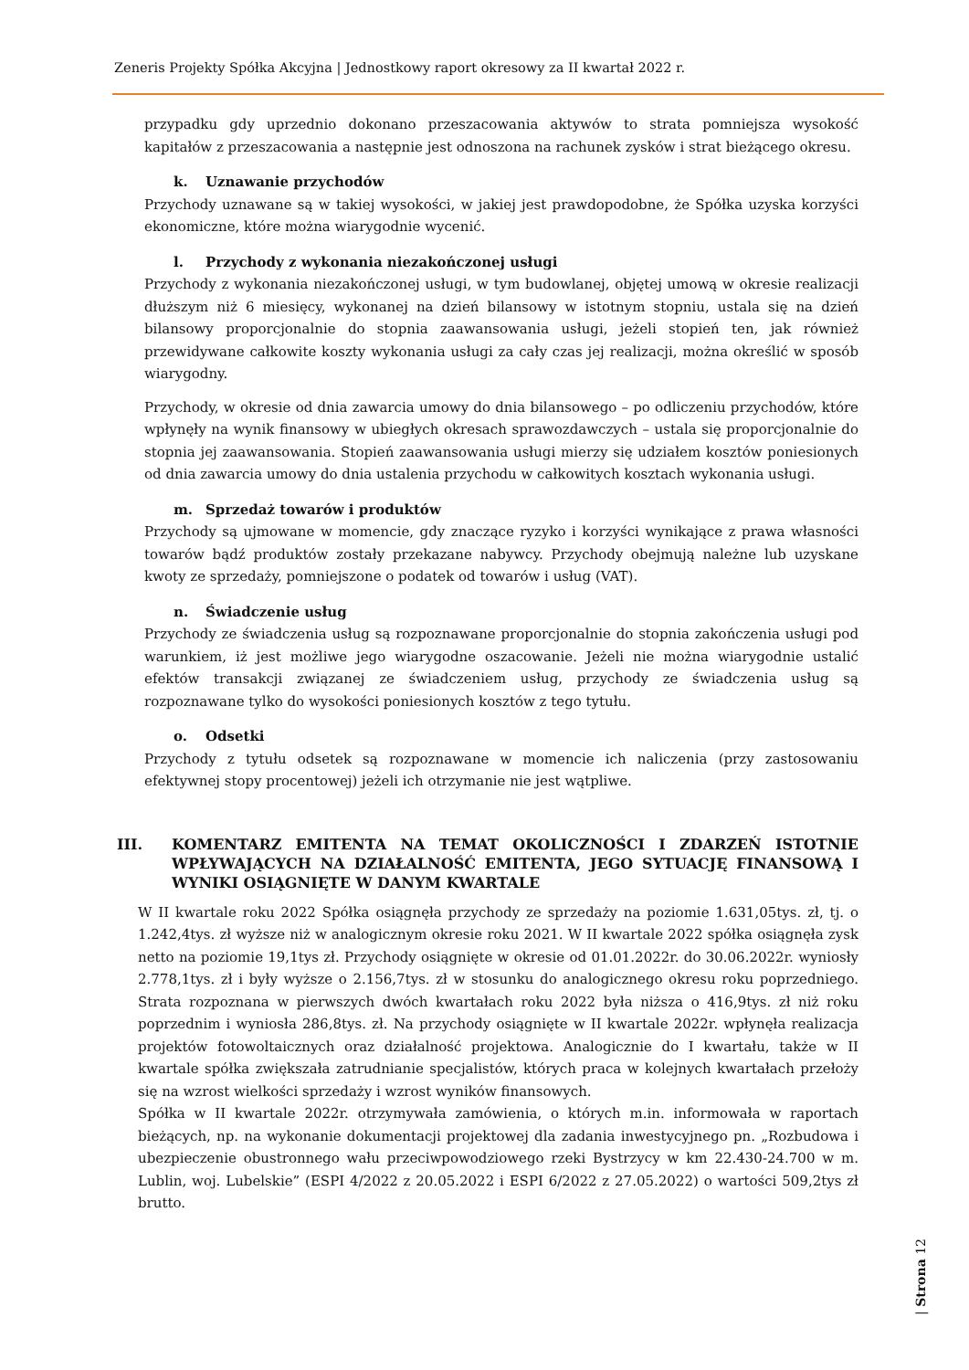Zeneris Projekty Spółka Akcyjna | Jednostkowy raport okresowy za II kwartał 2022 r.
przypadku gdy uprzednio dokonano przeszacowania aktywów to strata pomniejsza wysokość kapitałów z przeszacowania a następnie jest odnoszona na rachunek zysków i strat bieżącego okresu.
k. Uznawanie przychodów
Przychody uznawane są w takiej wysokości, w jakiej jest prawdopodobne, że Spółka uzyska korzyści ekonomiczne, które można wiarygodnie wycenić.
l. Przychody z wykonania niezakończonej usługi
Przychody z wykonania niezakończonej usługi, w tym budowlanej, objętej umową w okresie realizacji dłuższym niż 6 miesięcy, wykonanej na dzień bilansowy w istotnym stopniu, ustala się na dzień bilansowy proporcjonalnie do stopnia zaawansowania usługi, jeżeli stopień ten, jak również przewidywane całkowite koszty wykonania usługi za cały czas jej realizacji, można określić w sposób wiarygodny.
Przychody, w okresie od dnia zawarcia umowy do dnia bilansowego – po odliczeniu przychodów, które wpłynęły na wynik finansowy w ubiegłych okresach sprawozdawczych – ustala się proporcjonalnie do stopnia jej zaawansowania. Stopień zaawansowania usługi mierzy się udziałem kosztów poniesionych od dnia zawarcia umowy do dnia ustalenia przychodu w całkowitych kosztach wykonania usługi.
m. Sprzedaż towarów i produktów
Przychody są ujmowane w momencie, gdy znaczące ryzyko i korzyści wynikające z prawa własności towarów bądź produktów zostały przekazane nabywcy. Przychody obejmują należne lub uzyskane kwoty ze sprzedaży, pomniejszone o podatek od towarów i usług (VAT).
n. Świadczenie usług
Przychody ze świadczenia usług są rozpoznawane proporcjonalnie do stopnia zakończenia usługi pod warunkiem, iż jest możliwe jego wiarygodne oszacowanie. Jeżeli nie można wiarygodnie ustalić efektów transakcji związanej ze świadczeniem usług, przychody ze świadczenia usług są rozpoznawane tylko do wysokości poniesionych kosztów z tego tytułu.
o. Odsetki
Przychody z tytułu odsetek są rozpoznawane w momencie ich naliczenia (przy zastosowaniu efektywnej stopy procentowej) jeżeli ich otrzymanie nie jest wątpliwe.
III. KOMENTARZ EMITENTA NA TEMAT OKOLICZNOŚCI I ZDARZEŃ ISTOTNIE WPŁYWAJĄCYCH NA DZIAŁALNOŚĆ EMITENTA, JEGO SYTUACJĘ FINANSOWĄ I WYNIKI OSIĄGNIĘTE W DANYM KWARTALE
W II kwartale roku 2022 Spółka osiągnęła przychody ze sprzedaży na poziomie 1.631,05tys. zł, tj. o 1.242,4tys. zł wyższe niż w analogicznym okresie roku 2021. W II kwartale 2022 spółka osiągnęła zysk netto na poziomie 19,1tys zł. Przychody osiągnięte w okresie od 01.01.2022r. do 30.06.2022r. wyniosły 2.778,1tys. zł i były wyższe o 2.156,7tys. zł w stosunku do analogicznego okresu roku poprzedniego. Strata rozpoznana w pierwszych dwóch kwartałach roku 2022 była niższa o 416,9tys. zł niż roku poprzednim i wyniosła 286,8tys. zł. Na przychody osiągnięte w II kwartale 2022r. wpłynęła realizacja projektów fotowoltaicznych oraz działalność projektowa. Analogicznie do I kwartału, także w II kwartale spółka zwiększała zatrudnianie specjalistów, których praca w kolejnych kwartałach przełoży się na wzrost wielkości sprzedaży i wzrost wyników finansowych.
Spółka w II kwartale 2022r. otrzymywała zamówienia, o których m.in. informowała w raportach bieżących, np. na wykonanie dokumentacji projektowej dla zadania inwestycyjnego pn. „Rozbudowa i ubezpieczenie obustronnego wału przeciwpowodziowego rzeki Bystrzycy w km 22.430-24.700 w m. Lublin, woj. Lubelskie” (ESPI 4/2022 z 20.05.2022 i ESPI 6/2022 z 27.05.2022) o wartości 509,2tys zł brutto.
| Strona 12